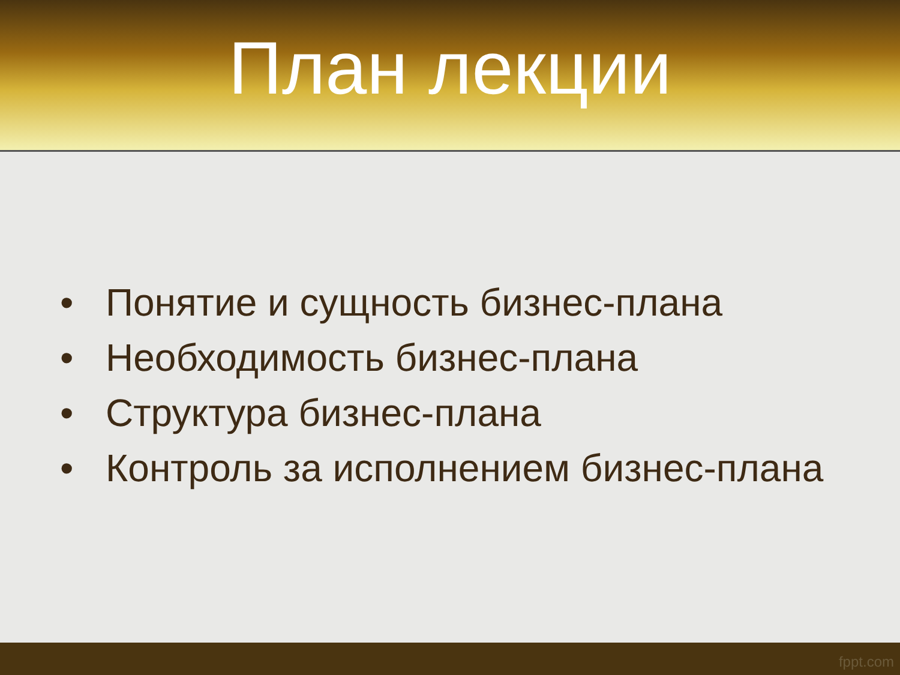План лекции
• Понятие и сущность бизнес-плана
• Необходимость бизнес-плана
• Структура бизнес-плана
• Контроль за исполнением бизнес-плана
fppt.com